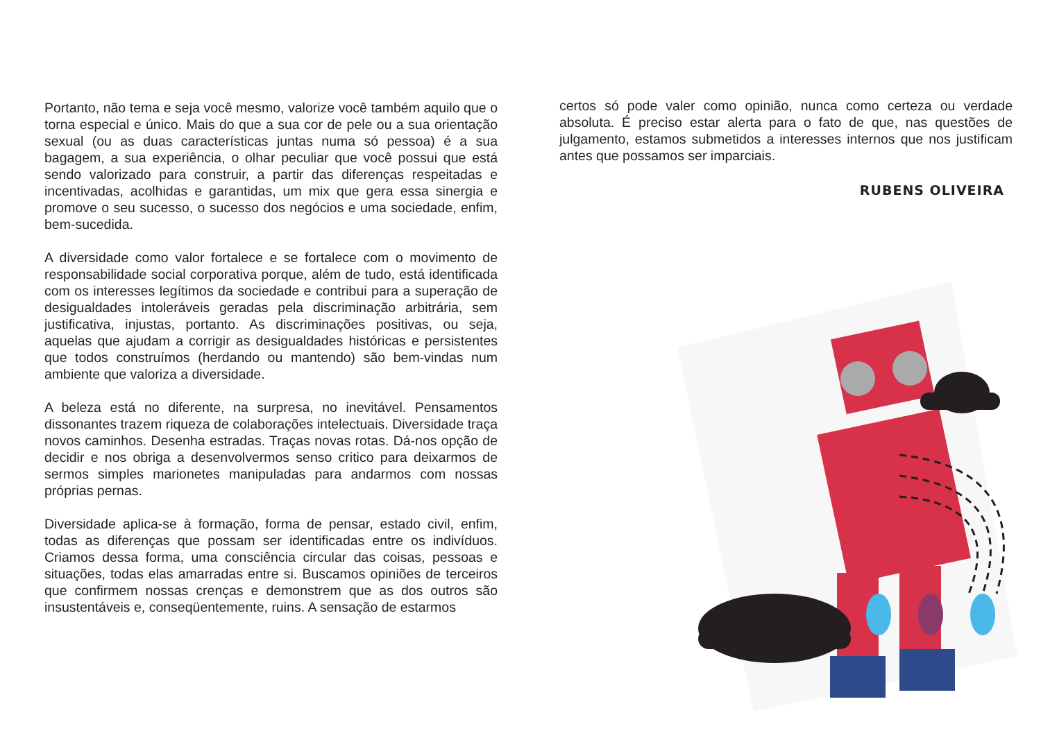Portanto, não tema e seja você mesmo, valorize você também aquilo que o torna especial e único. Mais do que a sua cor de pele ou a sua orientação sexual (ou as duas características juntas numa só pessoa) é a sua bagagem, a sua experiência, o olhar peculiar que você possui que está sendo valorizado para construir, a partir das diferenças respeitadas e incentivadas, acolhidas e garantidas, um mix que gera essa sinergia e promove o seu sucesso, o sucesso dos negócios e uma sociedade, enfim, bem-sucedida.
A diversidade como valor fortalece e se fortalece com o movimento de responsabilidade social corporativa porque, além de tudo, está identificada com os interesses legítimos da sociedade e contribui para a superação de desigualdades intoleráveis geradas pela discriminação arbitrária, sem justificativa, injustas, portanto. As discriminações positivas, ou seja, aquelas que ajudam a corrigir as desigualdades históricas e persistentes que todos construímos (herdando ou mantendo) são bem-vindas num ambiente que valoriza a diversidade.
A beleza está no diferente, na surpresa, no inevitável. Pensamentos dissonantes trazem riqueza de colaborações intelectuais. Diversidade traça novos caminhos. Desenha estradas. Traças novas rotas. Dá-nos opção de decidir e nos obriga a desenvolvermos senso critico para deixarmos de sermos simples marionetes manipuladas para andarmos com nossas próprias pernas.
Diversidade aplica-se à formação, forma de pensar, estado civil, enfim, todas as diferenças que possam ser identificadas entre os indivíduos. Criamos dessa forma, uma consciência circular das coisas, pessoas e situações, todas elas amarradas entre si. Buscamos opiniões de terceiros que confirmem nossas crenças e demonstrem que as dos outros são insustentáveis e, conseqüentemente, ruins. A sensação de estarmos
certos só pode valer como opinião, nunca como certeza ou verdade absoluta. É preciso estar alerta para o fato de que, nas questões de julgamento, estamos submetidos a interesses internos que nos justificam antes que possamos ser imparciais.
RUBENS OLIVEIRA